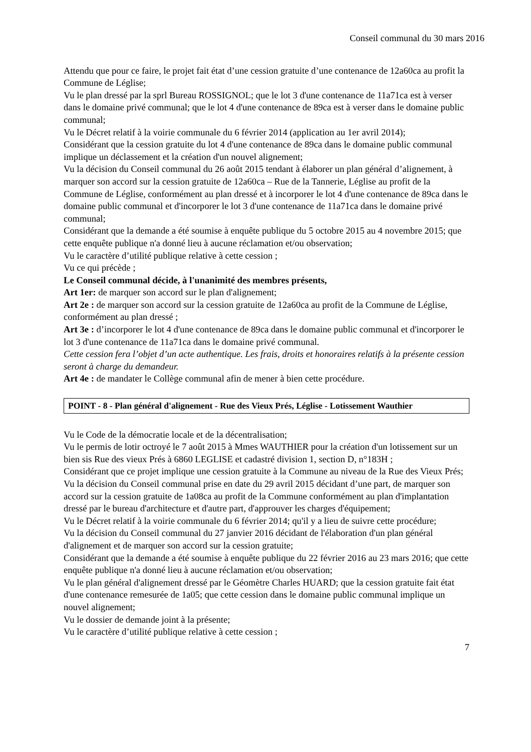Conseil communal du 30 mars 2016
Attendu que pour ce faire, le projet fait état d’une cession gratuite d’une contenance de 12a60ca au profit la Commune de Léglise;
Vu le plan dressé par la sprl Bureau ROSSIGNOL; que le lot 3 d'une contenance de 11a71ca est à verser dans le domaine privé communal; que le lot 4 d'une contenance de 89ca est à verser dans le domaine public communal;
Vu le Décret relatif à la voirie communale du 6 février 2014 (application au 1er avril 2014);
Considérant que la cession gratuite du lot 4 d'une contenance de 89ca dans le domaine public communal implique un déclassement et la création d'un nouvel alignement;
Vu la décision du Conseil communal du 26 août 2015 tendant à élaborer un plan général d’alignement, à marquer son accord sur la cession gratuite de 12a60ca – Rue de la Tannerie, Léglise au profit de la Commune de Léglise, conformément au plan dressé et à incorporer le lot 4 d'une contenance de 89ca dans le domaine public communal et d'incorporer le lot 3 d'une contenance de 11a71ca dans le domaine privé communal;
Considérant que la demande a été soumise à enquête publique du 5 octobre 2015 au 4 novembre 2015; que cette enquête publique n'a donné lieu à aucune réclamation et/ou observation;
Vu le caractère d’utilité publique relative à cette cession ;
Vu ce qui précède ;
Le Conseil communal décide, à l'unanimité des membres présents,
Art 1er: de marquer son accord sur le plan d'alignement;
Art 2e : de marquer son accord sur la cession gratuite de 12a60ca au profit de la Commune de Léglise, conformément au plan dressé ;
Art 3e : d’incorporer le lot 4 d'une contenance de 89ca dans le domaine public communal et d'incorporer le lot 3 d'une contenance de 11a71ca dans le domaine privé communal.
Cette cession fera l’objet d’un acte authentique. Les frais, droits et honoraires relatifs à la présente cession seront à charge du demandeur.
Art 4e : de mandater le Collège communal afin de mener à bien cette procédure.
POINT - 8 - Plan général d'alignement - Rue des Vieux Prés, Léglise - Lotissement Wauthier
Vu le Code de la démocratie locale et de la décentralisation;
Vu le permis de lotir octroyé le 7 août 2015 à Mmes WAUTHIER pour la création d'un lotissement sur un bien sis Rue des vieux Prés à 6860 LEGLISE et cadastré division 1, section D, n°183H ;
Considérant que ce projet implique une cession gratuite à la Commune au niveau de la Rue des Vieux Prés;
Vu la décision du Conseil communal prise en date du 29 avril 2015 décidant d’une part, de marquer son accord sur la cession gratuite de 1a08ca au profit de la Commune conformément au plan d'implantation dressé par le bureau d'architecture et d'autre part, d'approuver les charges d'équipement;
Vu le Décret relatif à la voirie communale du 6 février 2014; qu'il y a lieu de suivre cette procédure;
Vu la décision du Conseil communal du 27 janvier 2016 décidant de l'élaboration d'un plan général d'alignement et de marquer son accord sur la cession gratuite;
Considérant que la demande a été soumise à enquête publique du 22 février 2016 au 23 mars 2016; que cette enquête publique n'a donné lieu à aucune réclamation et/ou observation;
Vu le plan général d'alignement dressé par le Géomètre Charles HUARD; que la cession gratuite fait état d'une contenance remesurée de 1a05; que cette cession dans le domaine public communal implique un nouvel alignement;
Vu le dossier de demande joint à la présente;
Vu le caractère d’utilité publique relative à cette cession ;
7